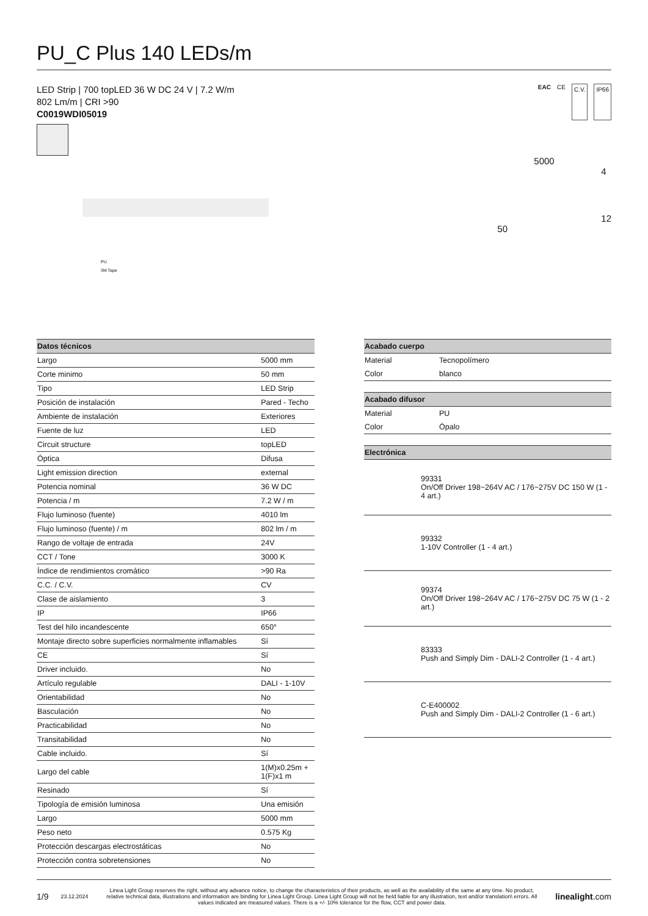PU_C Plus 140 LEDs/m
LED Strip | 700 topLED 36 W DC 24 V | 7.2 W/m
802 Lm/m | CRI >90
C0019WDI05019
EAC CE C.V. IP66
PU
3M Tape
5000
4
12
50
| Datos técnicos | |
| --- | --- |
| Largo | 5000 mm |
| Corte minimo | 50 mm |
| Tipo | LED Strip |
| Posición de instalación | Pared - Techo |
| Ambiente de instalación | Exteriores |
| Fuente de luz | LED |
| Circuit structure | topLED |
| Óptica | Difusa |
| Light emission direction | external |
| Potencia nominal | 36 W DC |
| Potencia / m | 7.2 W / m |
| Flujo luminoso (fuente) | 4010 lm |
| Flujo luminoso (fuente) / m | 802 lm / m |
| Rango de voltaje de entrada | 24V |
| CCT / Tone | 3000 K |
| Índice de rendimientos cromático | >90 Ra |
| C.C. / C.V. | CV |
| Clase de aislamiento | 3 |
| IP | IP66 |
| Test del hilo incandescente | 650° |
| Montaje directo sobre superficies normalmente inflamables | Sí |
| CE | Sí |
| Driver incluido. | No |
| Artículo regulable | DALI - 1-10V |
| Orientabilidad | No |
| Basculación | No |
| Practicabilidad | No |
| Transitabilidad | No |
| Cable incluido. | Sí |
| Largo del cable | 1(M)x0.25m + 1(F)x1 m |
| Resinado | Sí |
| Tipología de emisión luminosa | Una emisión |
| Largo | 5000 mm |
| Peso neto | 0.575 Kg |
| Protección descargas electrostáticas | No |
| Protección contra sobretensiones | No |
| Acabado cuerpo | |
| --- | --- |
| Material | Tecnopolímero |
| Color | blanco |
| Acabado difusor | |
| --- | --- |
| Material | PU |
| Color | Ópalo |
| Electrónica | |
| --- | --- |
| | 99331 On/Off Driver 198~264V AC / 176~275V DC 150 W (1 - 4 art.) |
| | 99332 1-10V Controller (1 - 4 art.) |
| | 99374 On/Off Driver 198~264V AC / 176~275V DC 75 W (1 - 2 art.) |
| | 83333 Push and Simply Dim - DALI-2 Controller (1 - 4 art.) |
| | C-E400002 Push and Simply Dim - DALI-2 Controller (1 - 6 art.) |
1/9 23.12.2024 Linea Light Group reserves the right, without any advance notice, to change the characteristics of their products, as well as the availability of the same at any time. No product, relative technical data, illustrations and information are binding for Linea Light Group. Linea Light Group will not be held liable for any illustration, text and/or translation\ errors. All values indicated are measured values. There is a +/- 10% tolerance for the flow, CCT and power data. linealight.com